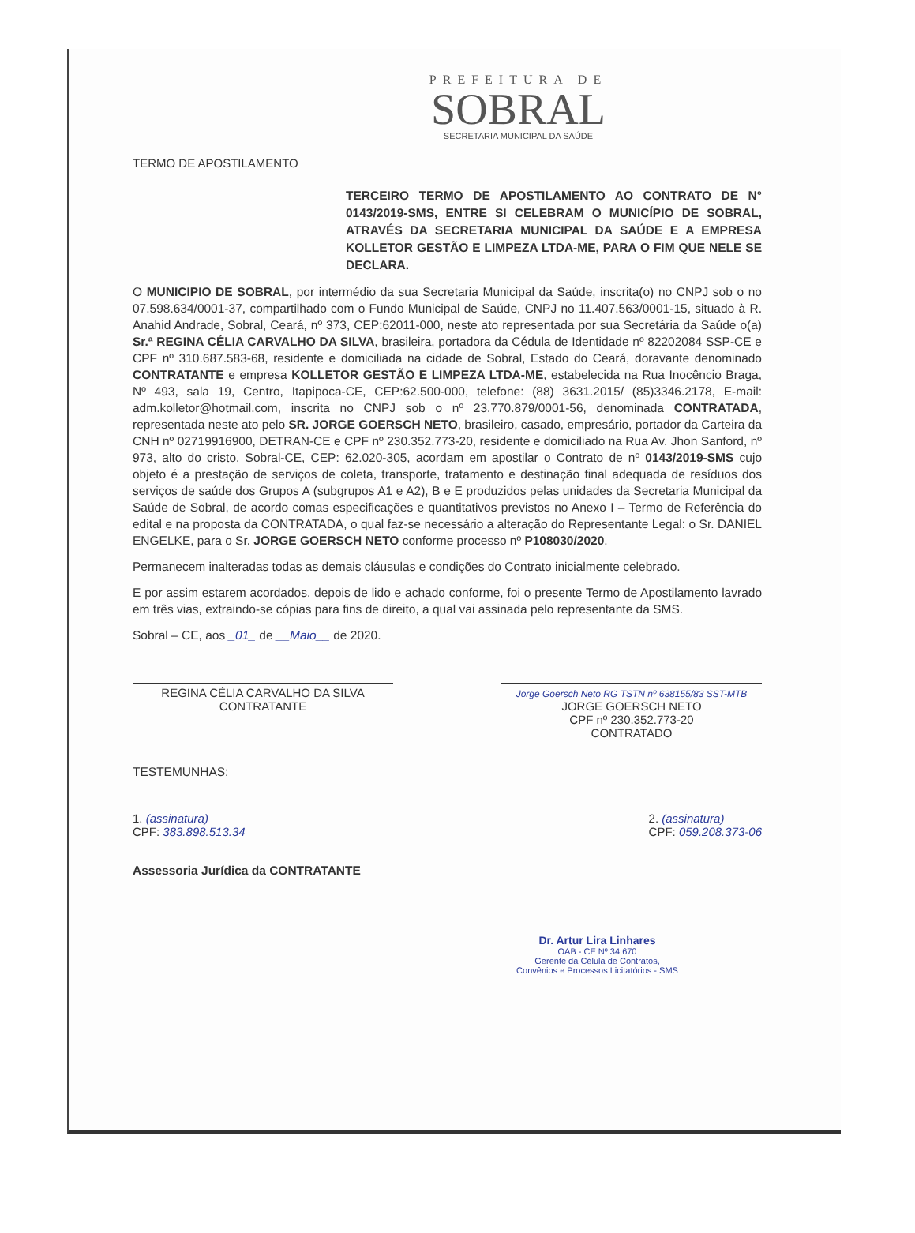PREFEITURA DE
SOBRAL
SECRETARIA MUNICIPAL DA SAÚDE
TERMO DE APOSTILAMENTO
TERCEIRO TERMO DE APOSTILAMENTO AO CONTRATO DE N° 0143/2019-SMS, ENTRE SI CELEBRAM O MUNICÍPIO DE SOBRAL, ATRAVÉS DA SECRETARIA MUNICIPAL DA SAÚDE E A EMPRESA KOLLETOR GESTÃO E LIMPEZA LTDA-ME, PARA O FIM QUE NELE SE DECLARA.
O MUNICIPIO DE SOBRAL, por intermédio da sua Secretaria Municipal da Saúde, inscrita(o) no CNPJ sob o no 07.598.634/0001-37, compartilhado com o Fundo Municipal de Saúde, CNPJ no 11.407.563/0001-15, situado à R. Anahid Andrade, Sobral, Ceará, nº 373, CEP:62011-000, neste ato representada por sua Secretária da Saúde o(a) Sr.ª REGINA CÉLIA CARVALHO DA SILVA, brasileira, portadora da Cédula de Identidade nº 82202084 SSP-CE e CPF nº 310.687.583-68, residente e domiciliada na cidade de Sobral, Estado do Ceará, doravante denominado CONTRATANTE e empresa KOLLETOR GESTÃO E LIMPEZA LTDA-ME, estabelecida na Rua Inocêncio Braga, Nº 493, sala 19, Centro, Itapipoca-CE, CEP:62.500-000, telefone: (88) 3631.2015/ (85)3346.2178, E-mail: adm.kolletor@hotmail.com, inscrita no CNPJ sob o nº 23.770.879/0001-56, denominada CONTRATADA, representada neste ato pelo SR. JORGE GOERSCH NETO, brasileiro, casado, empresário, portador da Carteira da CNH nº 02719916900, DETRAN-CE e CPF nº 230.352.773-20, residente e domiciliado na Rua Av. Jhon Sanford, nº 973, alto do cristo, Sobral-CE, CEP: 62.020-305, acordam em apostilar o Contrato de nº 0143/2019-SMS cujo objeto é a prestação de serviços de coleta, transporte, tratamento e destinação final adequada de resíduos dos serviços de saúde dos Grupos A (subgrupos A1 e A2), B e E produzidos pelas unidades da Secretaria Municipal da Saúde de Sobral, de acordo comas especificações e quantitativos previstos no Anexo I – Termo de Referência do edital e na proposta da CONTRATADA, o qual faz-se necessário a alteração do Representante Legal: o Sr. DANIEL ENGELKE, para o Sr. JORGE GOERSCH NETO conforme processo nº P108030/2020.
Permanecem inalteradas todas as demais cláusulas e condições do Contrato inicialmente celebrado.
E por assim estarem acordados, depois de lido e achado conforme, foi o presente Termo de Apostilamento lavrado em três vias, extraindo-se cópias para fins de direito, a qual vai assinada pelo representante da SMS.
Sobral – CE, aos _01_ de __Maio__ de 2020.
REGINA CÉLIA CARVALHO DA SILVA
CONTRATANTE
Jorge Goersch Neto RG TSTN nº 638155/83 SST-MTB
JORGE GOERSCH NETO
CPF nº 230.352.773-20
CONTRATADO
TESTEMUNHAS:
1. (assinatura)
CPF: 383.898.513.34
2. (assinatura)
CPF: 059.208.373-06
Assessoria Jurídica da CONTRATANTE
Dr. Artur Lira Linhares
OAB - CE Nº 34.670
Gerente da Célula de Contratos,
Convênios e Processos Licitatórios - SMS